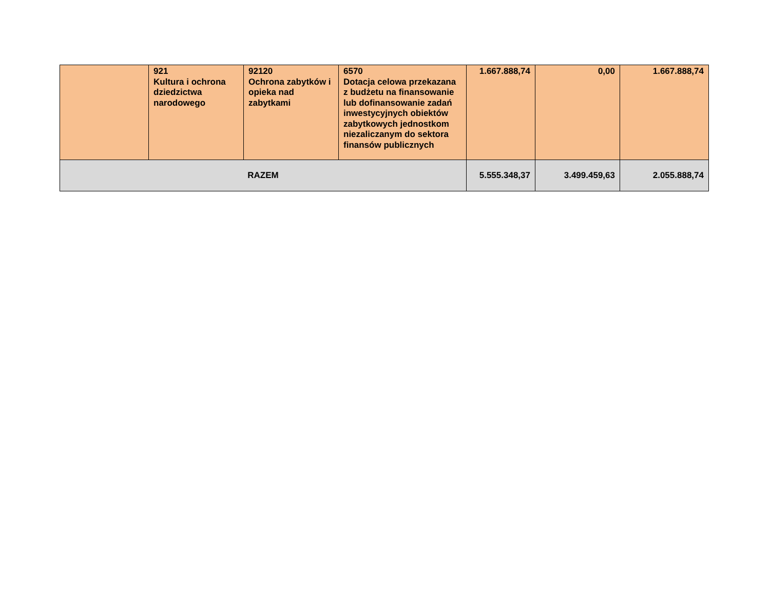| | 921 Kultura i ochrona dziedzictwa narodowego | 92120 Ochrona zabytków i opieka nad zabytkami | 6570 Dotacja celowa przekazana z budżetu na finansowanie lub dofinansowanie zadań inwestycyjnych obiektów zabytkowych jednostkom niezaliczanym do sektora finansów publicznych | 1.667.888,74 | 0,00 | 1.667.888,74 |
| RAZEM | | | | 5.555.348,37 | 3.499.459,63 | 2.055.888,74 |